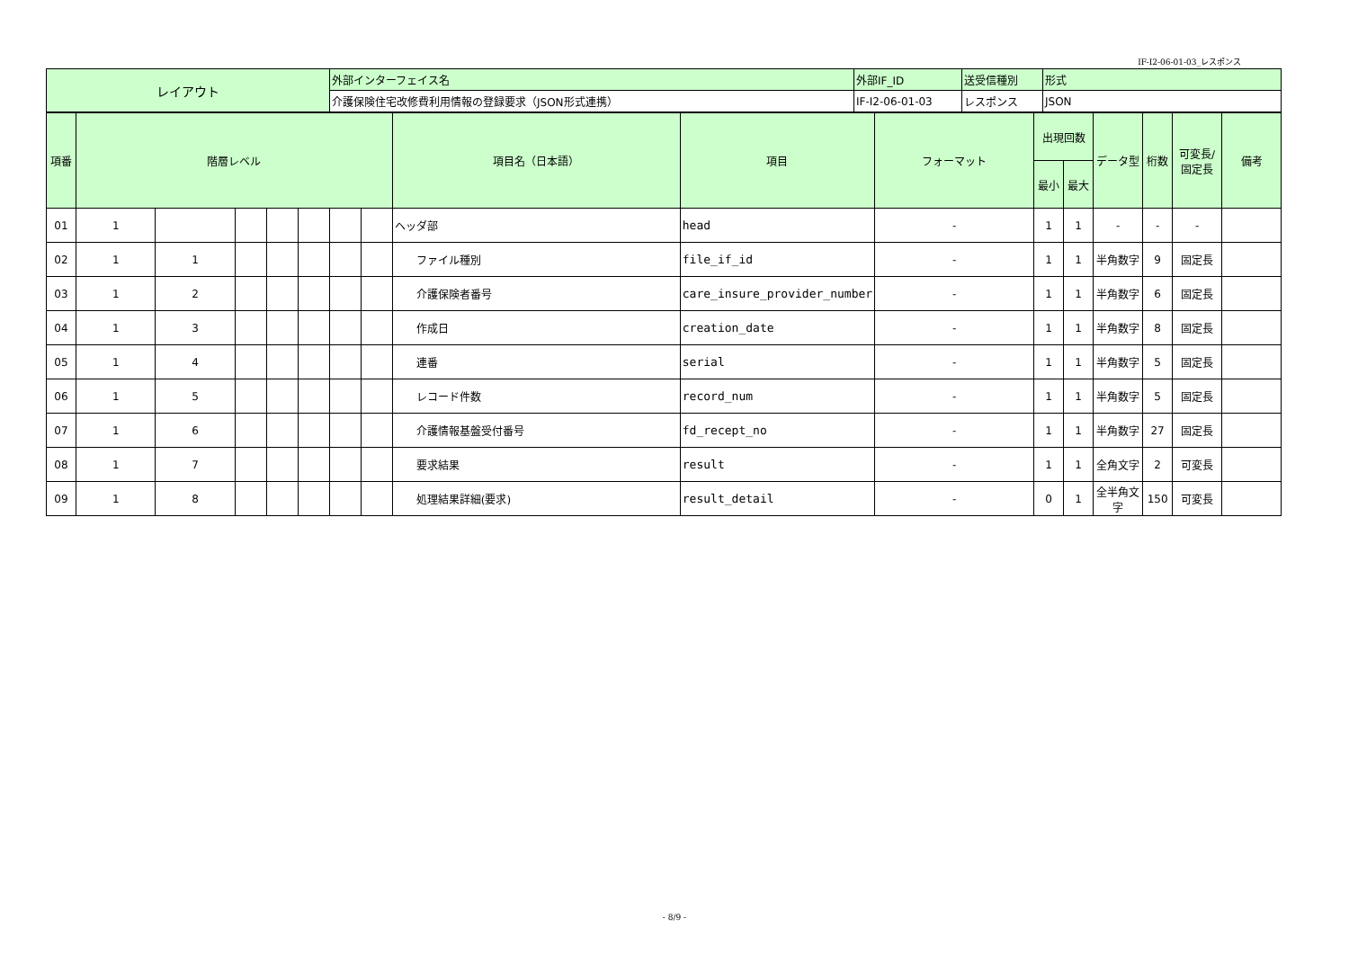IF-I2-06-01-03_レスポンス
| レイアウト | 外部インターフェイス名 | 外部IF_ID | 送受信種別 | 形式 |
| | 介護保険住宅改修費利用情報の登録要求（JSON形式連携） | IF-I2-06-01-03 | レスポンス | JSON |
| 項番 | 階層レベル | | | | | | | 項目名（日本語） | 項目 | フォーマット | 出現回数 | | データ型 | 桁数 | 可変長/ 固定長 | 備考 |
| --- | --- | --- | --- | --- | --- | --- | --- | --- | --- | --- | --- | --- | --- | --- | --- | --- |
| | | | | | | | | | | | 最小 | 最大 | | | | |
| 01 | 1 | | | | | | | ヘッダ部 | head | - | 1 | 1 | - | - | - | |
| 02 | 1 | 1 | | | | | | ファイル種別 | file_if_id | - | 1 | 1 | 半角数字 | 9 | 固定長 | |
| 03 | 1 | 2 | | | | | | 介護保険者番号 | care_insure_provider_number | - | 1 | 1 | 半角数字 | 6 | 固定長 | |
| 04 | 1 | 3 | | | | | | 作成日 | creation_date | - | 1 | 1 | 半角数字 | 8 | 固定長 | |
| 05 | 1 | 4 | | | | | | 連番 | serial | - | 1 | 1 | 半角数字 | 5 | 固定長 | |
| 06 | 1 | 5 | | | | | | レコード件数 | record_num | - | 1 | 1 | 半角数字 | 5 | 固定長 | |
| 07 | 1 | 6 | | | | | | 介護情報基盤受付番号 | fd_recept_no | - | 1 | 1 | 半角数字 | 27 | 固定長 | |
| 08 | 1 | 7 | | | | | | 要求結果 | result | - | 1 | 1 | 全角文字 | 2 | 可変長 | |
| 09 | 1 | 8 | | | | | | 処理結果詳細(要求) | result_detail | - | 0 | 1 | 全半角文字 | 150 | 可変長 | |
- 8/9 -